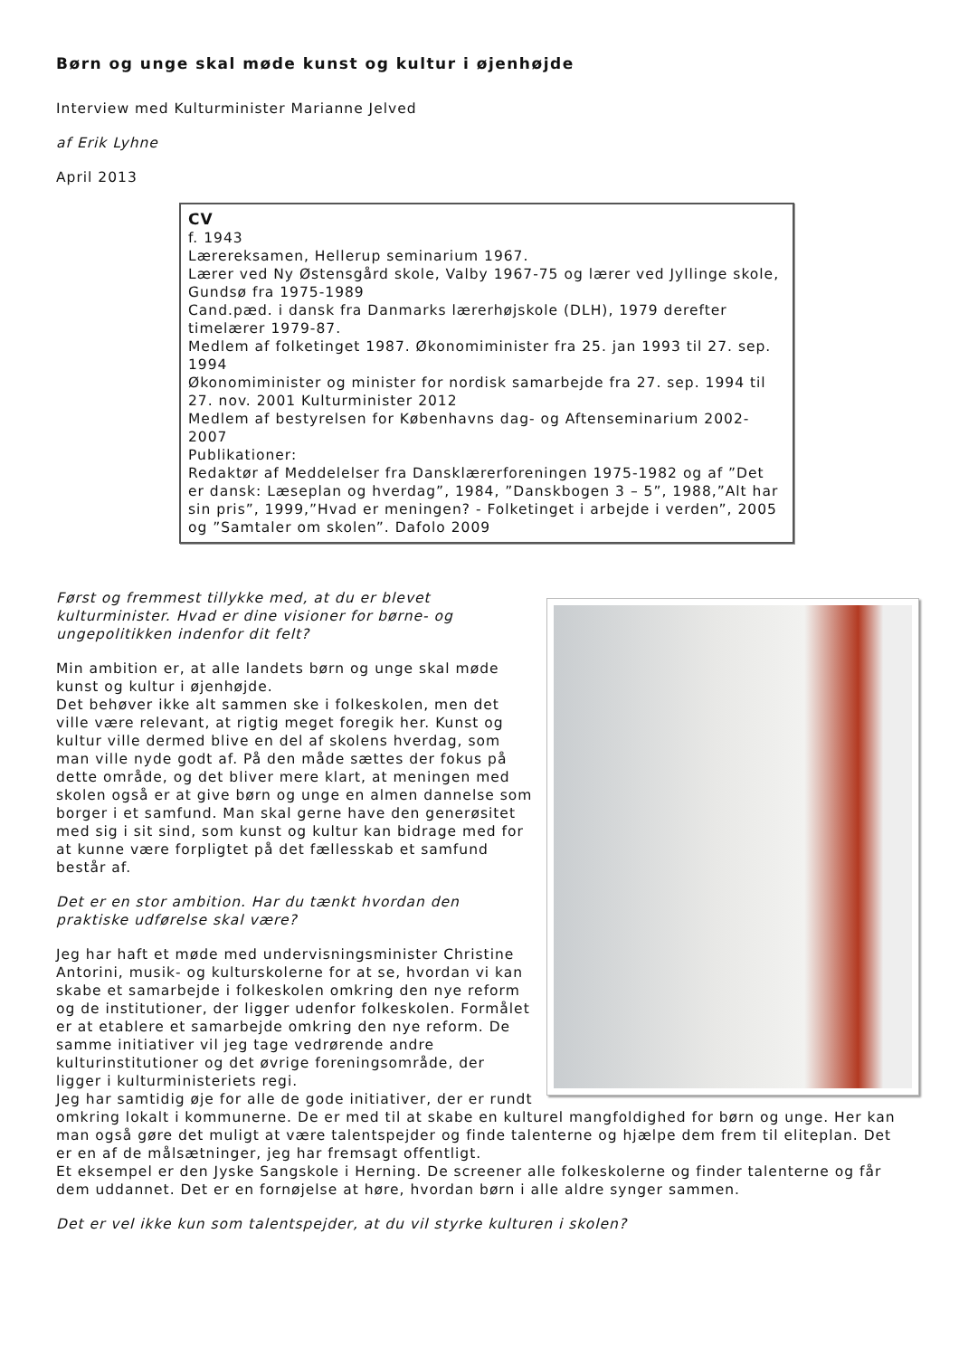Børn og unge skal møde kunst og kultur i øjenhøjde
Interview med Kulturminister Marianne Jelved
af Erik Lyhne
April 2013
CV
f. 1943
Lærereksamen, Hellerup seminarium 1967.
Lærer ved Ny Østensgård skole, Valby 1967-75 og lærer ved Jyllinge skole, Gundsø fra 1975-1989
Cand.pæd. i dansk fra Danmarks lærerhøjskole (DLH), 1979 derefter timelærer 1979-87.
Medlem af folketinget 1987. Økonomiminister fra 25. jan 1993 til 27. sep. 1994
Økonomiminister og minister for nordisk samarbejde fra 27. sep. 1994 til 27. nov. 2001 Kulturminister 2012
Medlem af bestyrelsen for Københavns dag- og Aftenseminarium 2002-2007
Publikationer:
Redaktør af Meddelelser fra Dansklærerforeningen 1975-1982 og af ”Det er dansk: Læseplan og hverdag”, 1984, ”Danskbogen 3 – 5”, 1988,”Alt har sin pris”, 1999,”Hvad er meningen? - Folketinget i arbejde i verden”, 2005 og ”Samtaler om skolen”. Dafolo 2009
Først og fremmest tillykke med, at du er blevet kulturminister. Hvad er dine visioner for børne- og ungepolitikken indenfor dit felt?
Min ambition er, at alle landets børn og unge skal møde kunst og kultur i øjenhøjde.
Det behøver ikke alt sammen ske i folkeskolen, men det ville være relevant, at rigtig meget foregik her. Kunst og kultur ville dermed blive en del af skolens hverdag, som man ville nyde godt af. På den måde sættes der fokus på dette område, og det bliver mere klart, at meningen med skolen også er at give børn og unge en almen dannelse som borger i et samfund. Man skal gerne have den generøsitet med sig i sit sind, som kunst og kultur kan bidrage med for at kunne være forpligtet på det fællesskab et samfund består af.
Det er en stor ambition. Har du tænkt hvordan den praktiske udførelse skal være?
Jeg har haft et møde med undervisningsminister Christine Antorini, musik- og kulturskolerne for at se, hvordan vi kan skabe et samarbejde i folkeskolen omkring den nye reform og de institutioner, der ligger udenfor folkeskolen. Formålet er at etablere et samarbejde omkring den nye reform. De samme initiativer vil jeg tage vedrørende andre kulturinstitutioner og det øvrige foreningsområde, der ligger i kulturministeriets regi.
Jeg har samtidig øje for alle de gode initiativer, der er rundt omkring lokalt i kommunerne. De er med til at skabe en kulturel mangfoldighed for børn og unge. Her kan man også gøre det muligt at være talentspejder og finde talenterne og hjælpe dem frem til eliteplan. Det er en af de målsætninger, jeg har fremsagt offentligt.
Et eksempel er den Jyske Sangskole i Herning. De screener alle folkeskolerne og finder talenterne og får dem uddannet. Det er en fornøjelse at høre, hvordan børn i alle aldre synger sammen.
Det er vel ikke kun som talentspejder, at du vil styrke kulturen i skolen?